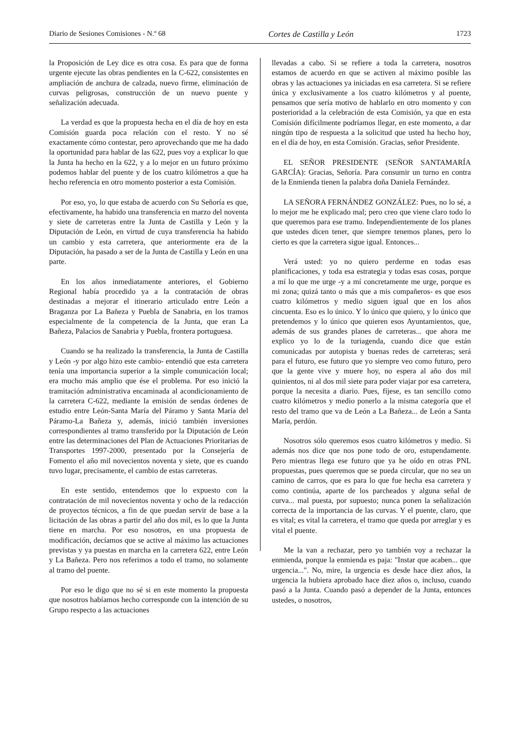Diario de Sesiones Comisiones - N.º 68 Cortes de Castilla y León 1723
la Proposición de Ley dice es otra cosa. Es para que de forma urgente ejecute las obras pendientes en la C‑622, consistentes en ampliación de anchura de calzada, nuevo firme, eliminación de curvas peligrosas, construcción de un nuevo puente y señalización adecuada.
La verdad es que la propuesta hecha en el día de hoy en esta Comisión guarda poca relación con el resto. Y no sé exactamente cómo contestar, pero aprovechando que me ha dado la oportunidad para hablar de las 622, pues voy a explicar lo que la Junta ha hecho en la 622, y a lo mejor en un futuro próximo podemos hablar del puente y de los cuatro kilómetros a que ha hecho referencia en otro momento posterior a esta Comisión.
Por eso, yo, lo que estaba de acuerdo con Su Señoría es que, efectivamente, ha habido una transferencia en marzo del noventa y siete de carreteras entre la Junta de Castilla y León y la Diputación de León, en virtud de cuya transferencia ha habido un cambio y esta carretera, que anteriormente era de la Diputación, ha pasado a ser de la Junta de Castilla y León en una parte.
En los años inmediatamente anteriores, el Gobierno Regional había procedido ya a la contratación de obras destinadas a mejorar el itinerario articulado entre León a Braganza por La Bañeza y Puebla de Sanabria, en los tramos especialmente de la competencia de la Junta, que eran La Bañeza, Palacios de Sanabria y Puebla, frontera portuguesa.
Cuando se ha realizado la transferencia, la Junta de Castilla y León ‑y por algo hizo este cambio‑ entendió que esta carretera tenía una importancia superior a la simple comunicación local; era mucho más amplio que ése el problema. Por eso inició la tramitación administrativa encaminada al acondicionamiento de la carretera C‑622, mediante la emisión de sendas órdenes de estudio entre León‑Santa María del Páramo y Santa María del Páramo‑La Bañeza y, además, inició también inversiones correspondientes al tramo transferido por la Diputación de León entre las determinaciones del Plan de Actuaciones Prioritarias de Transportes 1997‑2000, presentado por la Consejería de Fomento el año mil novecientos noventa y siete, que es cuando tuvo lugar, precisamente, el cambio de estas carreteras.
En este sentido, entendemos que lo expuesto con la contratación de mil novecientos noventa y ocho de la redacción de proyectos técnicos, a fin de que puedan servir de base a la licitación de las obras a partir del año dos mil, es lo que la Junta tiene en marcha. Por eso nosotros, en una propuesta de modificación, decíamos que se active al máximo las actuaciones previstas y ya puestas en marcha en la carretera 622, entre León y La Bañeza. Pero nos referimos a todo el tramo, no solamente al tramo del puente.
Por eso le digo que no sé si en este momento la propuesta que nosotros habíamos hecho corresponde con la intención de su Grupo respecto a las actuaciones
llevadas a cabo. Si se refiere a toda la carretera, nosotros estamos de acuerdo en que se activen al máximo posible las obras y las actuaciones ya iniciadas en esa carretera. Si se refiere única y exclusivamente a los cuatro kilómetros y al puente, pensamos que sería motivo de hablarlo en otro momento y con posterioridad a la celebración de esta Comisión, ya que en esta Comisión difícilmente podríamos llegar, en este momento, a dar ningún tipo de respuesta a la solicitud que usted ha hecho hoy, en el día de hoy, en esta Comisión. Gracias, señor Presidente.
EL SEÑOR PRESIDENTE (SEÑOR SANTAMARÍA GARCÍA): Gracias, Señoría. Para consumir un turno en contra de la Enmienda tienen la palabra doña Daniela Fernández.
LA SEÑORA FERNÁNDEZ GONZÁLEZ: Pues, no lo sé, a lo mejor me he explicado mal; pero creo que viene claro todo lo que queremos para ese tramo. Independientemente de los planes que ustedes dicen tener, que siempre tenemos planes, pero lo cierto es que la carretera sigue igual. Entonces...
Verá usted: yo no quiero perderme en todas esas planificaciones, y toda esa estrategia y todas esas cosas, porque a mí lo que me urge ‑y a mí concretamente me urge, porque es mi zona; quizá tanto o más que a mis compañeros‑ es que esos cuatro kilómetros y medio siguen igual que en los años cincuenta. Eso es lo único. Y lo único que quiero, y lo único que pretendemos y lo único que quieren esos Ayuntamientos, que, además de sus grandes planes de carreteras... que ahora me explico yo lo de la turiagenda, cuando dice que están comunicadas por autopista y buenas redes de carreteras; será para el futuro, ese futuro que yo siempre veo como futuro, pero que la gente vive y muere hoy, no espera al año dos mil quinientos, ni al dos mil siete para poder viajar por esa carretera, porque la necesita a diario. Pues, fíjese, es tan sencillo como cuatro kilómetros y medio ponerlo a la misma categoría que el resto del tramo que va de León a La Bañeza... de León a Santa María, perdón.
Nosotros sólo queremos esos cuatro kilómetros y medio. Si además nos dice que nos pone todo de oro, estupendamente. Pero mientras llega ese futuro que ya he oído en otras PNL propuestas, pues queremos que se pueda circular, que no sea un camino de carros, que es para lo que fue hecha esa carretera y como continúa, aparte de los parcheados y alguna señal de curva... mal puesta, por supuesto; nunca ponen la señalización correcta de la importancia de las curvas. Y el puente, claro, que es vital; es vital la carretera, el tramo que queda por arreglar y es vital el puente.
Me la van a rechazar, pero yo también voy a rechazar la enmienda, porque la enmienda es paja: "Instar que acaben... que urgencia...". No, mire, la urgencia es desde hace diez años, la urgencia la hubiera aprobado hace diez años o, incluso, cuando pasó a la Junta. Cuando pasó a depender de la Junta, entonces ustedes, o nosotros,